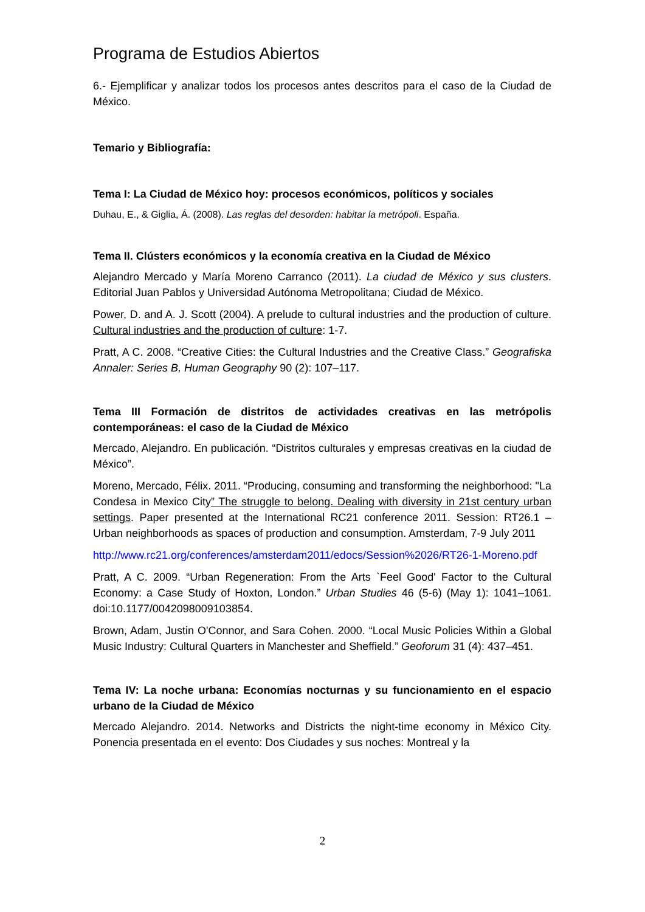Programa de Estudios Abiertos
6.- Ejemplificar y analizar todos los procesos antes descritos para el caso de la Ciudad de México.
Temario y Bibliografía:
Tema I: La Ciudad de México hoy: procesos económicos, políticos y sociales
Duhau, E., & Giglia, Á. (2008). Las reglas del desorden: habitar la metrópoli. España.
Tema II. Clústers económicos y la economía creativa en la Ciudad de México
Alejandro Mercado y María Moreno Carranco (2011). La ciudad de México y sus clusters. Editorial Juan Pablos y Universidad Autónoma Metropolitana; Ciudad de México.
Power, D. and A. J. Scott (2004). A prelude to cultural industries and the production of culture. Cultural industries and the production of culture: 1-7.
Pratt, A C. 2008. “Creative Cities: the Cultural Industries and the Creative Class.” Geografiska Annaler: Series B, Human Geography 90 (2): 107–117.
Tema III Formación de distritos de actividades creativas en las metrópolis contemporáneas: el caso de la Ciudad de México
Mercado, Alejandro. En publicación. “Distritos culturales y empresas creativas en la ciudad de México”.
Moreno, Mercado, Félix. 2011. “Producing, consuming and transforming the neighborhood: "La Condesa in Mexico City” The struggle to belong. Dealing with diversity in 21st century urban settings. Paper presented at the International RC21 conference 2011. Session: RT26.1 – Urban neighborhoods as spaces of production and consumption. Amsterdam, 7-9 July 2011
http://www.rc21.org/conferences/amsterdam2011/edocs/Session%2026/RT26-1-Moreno.pdf
Pratt, A C. 2009. “Urban Regeneration: From the Arts `Feel Good' Factor to the Cultural Economy: a Case Study of Hoxton, London.” Urban Studies 46 (5-6) (May 1): 1041–1061. doi:10.1177/0042098009103854.
Brown, Adam, Justin O'Connor, and Sara Cohen. 2000. “Local Music Policies Within a Global Music Industry: Cultural Quarters in Manchester and Sheffield.” Geoforum 31 (4): 437–451.
Tema IV: La noche urbana: Economías nocturnas y su funcionamiento en el espacio urbano de la Ciudad de México
Mercado Alejandro. 2014. Networks and Districts the night-time economy in México City. Ponencia presentada en el evento: Dos Ciudades y sus noches: Montreal y la
2